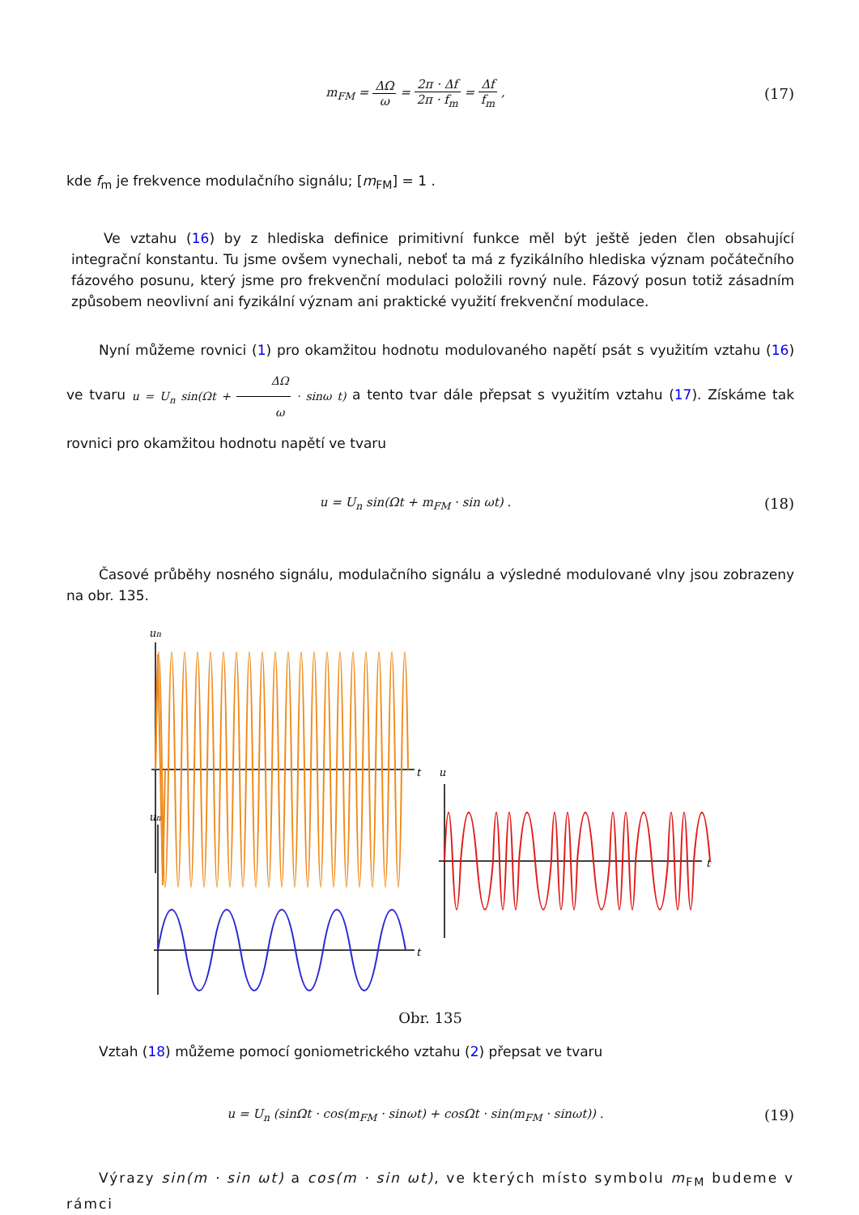m<sub>FM</sub> = ΔΩ ω = 2π · Δf 2π · f<sub>m</sub> = Δf f<sub>m</sub> ,
(17)
kde f<sub>m</sub> je frekvence modulačního signálu; [m<sub>FM</sub>] = 1 .
Ve vztahu (16) by z hlediska definice primitivní funkce měl být ještě jeden člen obsahující integrační konstantu. Tu jsme ovšem vynechali, neboť ta má z fyzikálního hlediska význam počátečního fázového posunu, který jsme pro frekvenční modulaci položili rovný nule. Fázový posun totiž zásadním způsobem neovlivní ani fyzikální význam ani praktické využití frekvenční modulace.
Nyní můžeme rovnici (1) pro okamžitou hodnotu modulovaného napětí psát s využitím vztahu (16) ve tvaru u = U<sub>n</sub> sin(Ωt + ΔΩ ω · sinω t) a tento tvar dále přepsat s využitím vztahu (17). Získáme tak rovnici pro okamžitou hodnotu napětí ve tvaru
u = U<sub>n</sub> sin(Ωt + m<sub>FM</sub> · sin ωt) .
(18)
Časové průběhy nosného signálu, modulačního signálu a výsledné modulované vlny jsou zobrazeny na obr. 135.
un
t
um
t
u
t
Obr. 135
Vztah (18) můžeme pomocí goniometrického vztahu (2) přepsat ve tvaru
u = U<sub>n</sub> (sinΩt · cos(m<sub>FM</sub> · sinωt) + cosΩt · sin(m<sub>FM</sub> · sinωt)) .
(19)
Výrazy sin(m · sin ωt) a cos(m · sin ωt), ve kterých místo symbolu m<sub>FM</sub> budeme v rámci